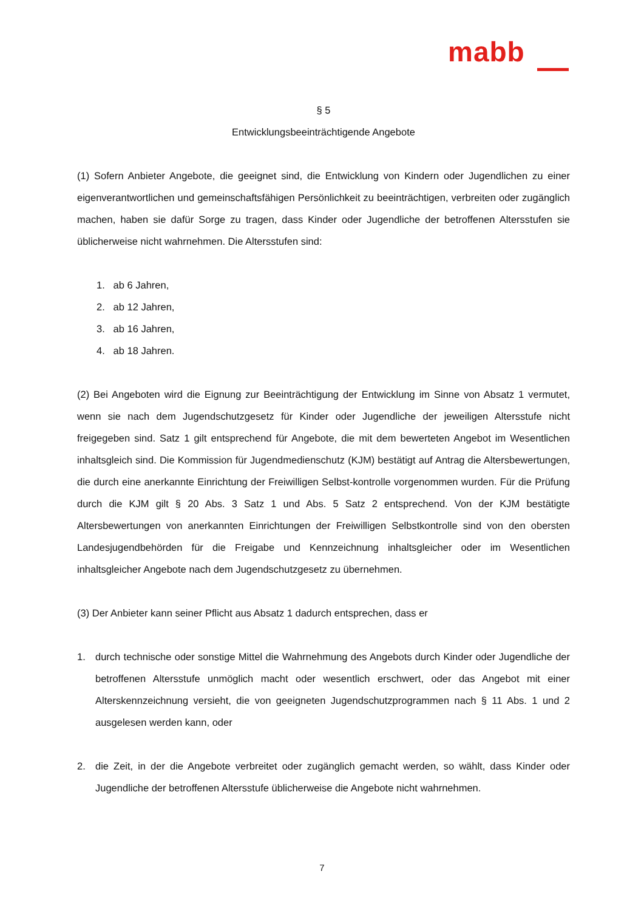mabb
§ 5
Entwicklungsbeeinträchtigende Angebote
(1) Sofern Anbieter Angebote, die geeignet sind, die Entwicklung von Kindern oder Jugendlichen zu einer eigenverantwortlichen und gemeinschaftsfähigen Persönlichkeit zu beeinträchtigen, verbreiten oder zugänglich machen, haben sie dafür Sorge zu tragen, dass Kinder oder Jugendliche der betroffenen Altersstufen sie üblicherweise nicht wahrnehmen. Die Altersstufen sind:
1. ab 6 Jahren,
2. ab 12 Jahren,
3. ab 16 Jahren,
4. ab 18 Jahren.
(2) Bei Angeboten wird die Eignung zur Beeinträchtigung der Entwicklung im Sinne von Absatz 1 vermutet, wenn sie nach dem Jugendschutzgesetz für Kinder oder Jugendliche der jeweiligen Altersstufe nicht freigegeben sind. Satz 1 gilt entsprechend für Angebote, die mit dem bewerteten Angebot im Wesentlichen inhaltsgleich sind. Die Kommission für Jugendmedienschutz (KJM) bestätigt auf Antrag die Altersbewertungen, die durch eine anerkannte Einrichtung der Freiwilligen Selbst-kontrolle vorgenommen wurden. Für die Prüfung durch die KJM gilt § 20 Abs. 3 Satz 1 und Abs. 5 Satz 2 entsprechend. Von der KJM bestätigte Altersbewertungen von anerkannten Einrichtungen der Freiwilligen Selbstkontrolle sind von den obersten Landesjugendbehörden für die Freigabe und Kennzeichnung inhaltsgleicher oder im Wesentlichen inhaltsgleicher Angebote nach dem Jugendschutzgesetz zu übernehmen.
(3) Der Anbieter kann seiner Pflicht aus Absatz 1 dadurch entsprechen, dass er
1. durch technische oder sonstige Mittel die Wahrnehmung des Angebots durch Kinder oder Jugendliche der betroffenen Altersstufe unmöglich macht oder wesentlich erschwert, oder das Angebot mit einer Alterskennzeichnung versieht, die von geeigneten Jugendschutzprogrammen nach § 11 Abs. 1 und 2 ausgelesen werden kann, oder
2. die Zeit, in der die Angebote verbreitet oder zugänglich gemacht werden, so wählt, dass Kinder oder Jugendliche der betroffenen Altersstufe üblicherweise die Angebote nicht wahrnehmen.
7